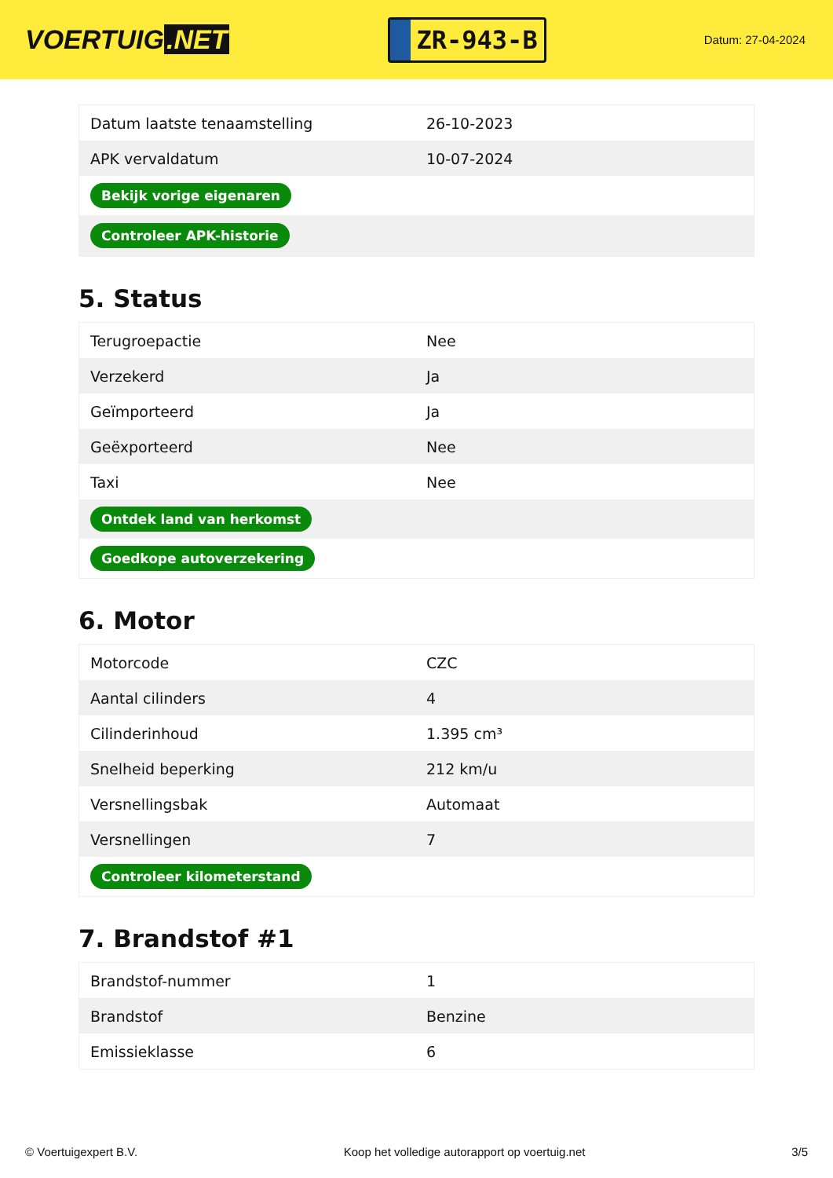VOERTUIG.NET
ZR-943-B
Datum: 27-04-2024
| Datum laatste tenaamstelling | 26-10-2023 |
| APK vervaldatum | 10-07-2024 |
| Bekijk vorige eigenaren | |
| Controleer APK-historie | |
5. Status
| Terugroepactie | Nee |
| Verzekerd | Ja |
| Geïmporteerd | Ja |
| Geëxporteerd | Nee |
| Taxi | Nee |
| Ontdek land van herkomst | |
| Goedkope autoverzekering | |
6. Motor
| Motorcode | CZC |
| Aantal cilinders | 4 |
| Cilinderinhoud | 1.395 cm³ |
| Snelheid beperking | 212 km/u |
| Versnellingsbak | Automaat |
| Versnellingen | 7 |
| Controleer kilometerstand | |
7. Brandstof #1
| Brandstof-nummer | 1 |
| Brandstof | Benzine |
| Emissieklasse | 6 |
© Voertuigexpert B.V. Koop het volledige autorapport op voertuig.net 3/5